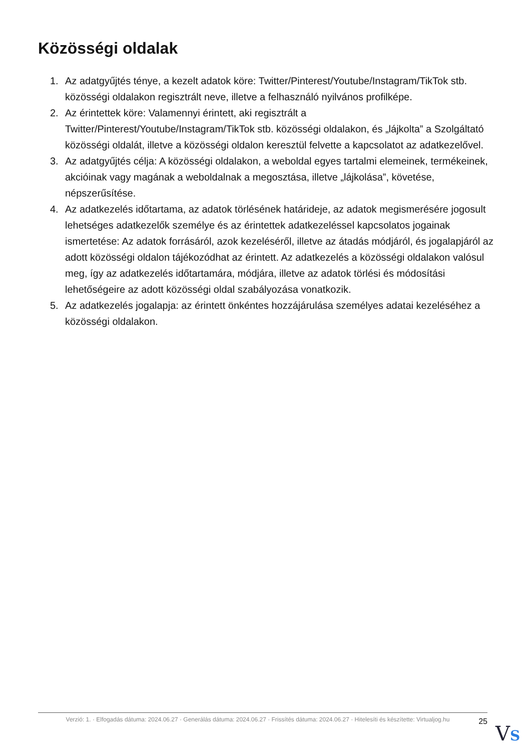Közösségi oldalak
1. Az adatgyűjtés ténye, a kezelt adatok köre: Twitter/Pinterest/Youtube/Instagram/TikTok stb. közösségi oldalakon regisztrált neve, illetve a felhasználó nyilvános profilképe.
2. Az érintettek köre: Valamennyi érintett, aki regisztrált a Twitter/Pinterest/Youtube/Instagram/TikTok stb. közösségi oldalakon, és „lájkolta” a Szolgáltató közösségi oldalát, illetve a közösségi oldalon keresztül felvette a kapcsolatot az adatkezelővel.
3. Az adatgyűjtés célja: A közösségi oldalakon, a weboldal egyes tartalmi elemeinek, termékeinek, akcióinak vagy magának a weboldalnak a megosztása, illetve „lájkolása”, követése, népszerűsítése.
4. Az adatkezelés időtartama, az adatok törlésének határideje, az adatok megismerésére jogosult lehetséges adatkezelők személye és az érintettek adatkezeléssel kapcsolatos jogainak ismertetése: Az adatok forrásáról, azok kezeléséről, illetve az átadás módjáról, és jogalapjáról az adott közösségi oldalon tájékozódhat az érintett. Az adatkezelés a közösségi oldalakon valósul meg, így az adatkezelés időtartamára, módjára, illetve az adatok törlési és módosítási lehetőségeire az adott közösségi oldal szabályozása vonatkozik.
5. Az adatkezelés jogalapja: az érintett önkéntes hozzájárulása személyes adatai kezeléséhez a közösségi oldalakon.
Verzió: 1. · Elfogadás dátuma: 2024.06.27 · Generálás dátuma: 2024.06.27 · Frissítés dátuma: 2024.06.27 · Hitelesíti és készítette: Virtualjog.hu
25
VS